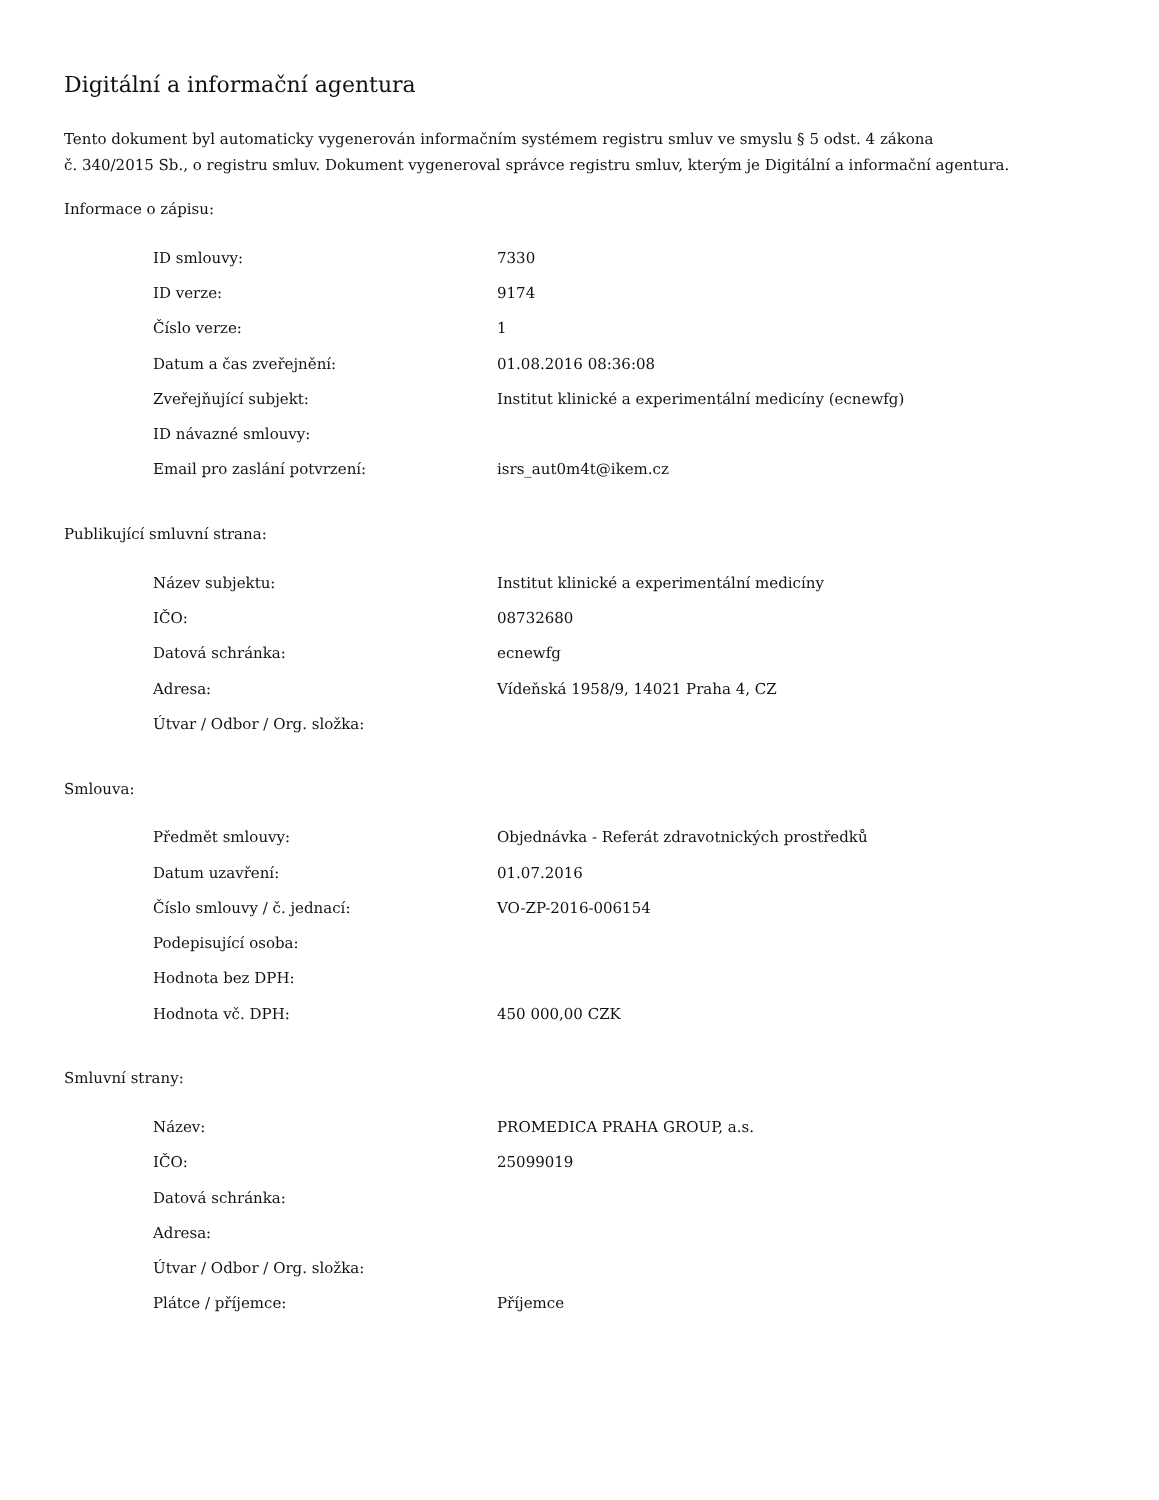Digitální a informační agentura
Tento dokument byl automaticky vygenerován informačním systémem registru smluv ve smyslu § 5 odst. 4 zákona
č. 340/2015 Sb., o registru smluv. Dokument vygeneroval správce registru smluv, kterým je Digitální a informační agentura.
Informace o zápisu:
| ID smlouvy: | 7330 |
| ID verze: | 9174 |
| Číslo verze: | 1 |
| Datum a čas zveřejnění: | 01.08.2016 08:36:08 |
| Zveřejňující subjekt: | Institut klinické a experimentální medicíny (ecnewfg) |
| ID návazné smlouvy: | |
| Email pro zaslání potvrzení: | isrs_aut0m4t@ikem.cz |
Publikující smluvní strana:
| Název subjektu: | Institut klinické a experimentální medicíny |
| IČO: | 08732680 |
| Datová schránka: | ecnewfg |
| Adresa: | Vídeňská 1958/9, 14021 Praha 4, CZ |
| Útvar / Odbor / Org. složka: | |
Smlouva:
| Předmět smlouvy: | Objednávka - Referát zdravotnických prostředků |
| Datum uzavření: | 01.07.2016 |
| Číslo smlouvy / č. jednací: | VO-ZP-2016-006154 |
| Podepisující osoba: | |
| Hodnota bez DPH: | |
| Hodnota vč. DPH: | 450 000,00 CZK |
Smluvní strany:
| Název: | PROMEDICA PRAHA GROUP, a.s. |
| IČO: | 25099019 |
| Datová schránka: | |
| Adresa: | |
| Útvar / Odbor / Org. složka: | |
| Plátce / příjemce: | Příjemce |